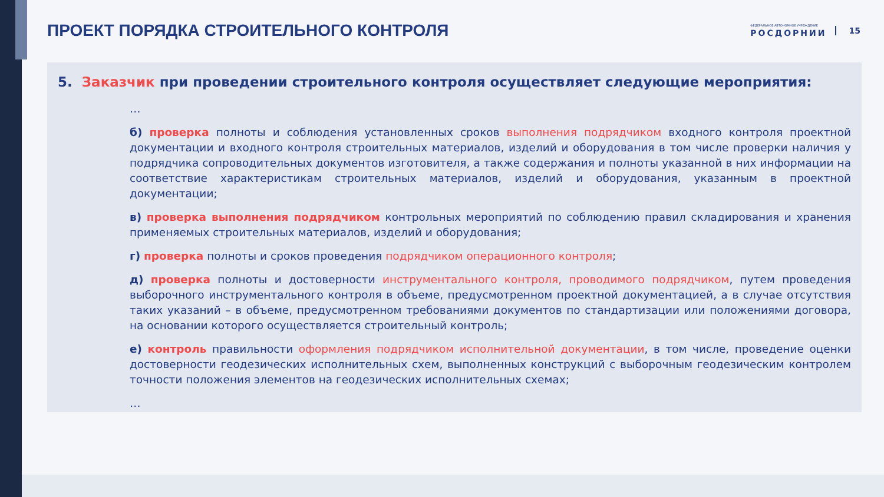ПРОЕКТ ПОРЯДКА СТРОИТЕЛЬНОГО КОНТРОЛЯ
ФЕДЕРАЛЬНОЕ АВТОНОМНОЕ УЧРЕЖДЕНИЕ
РОСДОРНИИ
15
5. Заказчик при проведении строительного контроля осуществляет следующие мероприятия:
…
б) проверка полноты и соблюдения установленных сроков выполнения подрядчиком входного контроля проектной документации и входного контроля строительных материалов, изделий и оборудования в том числе проверки наличия у подрядчика сопроводительных документов изготовителя, а также содержания и полноты указанной в них информации на соответствие характеристикам строительных материалов, изделий и оборудования, указанным в проектной документации;
в) проверка выполнения подрядчиком контрольных мероприятий по соблюдению правил складирования и хранения применяемых строительных материалов, изделий и оборудования;
г) проверка полноты и сроков проведения подрядчиком операционного контроля;
д) проверка полноты и достоверности инструментального контроля, проводимого подрядчиком, путем проведения выборочного инструментального контроля в объеме, предусмотренном проектной документацией, а в случае отсутствия таких указаний – в объеме, предусмотренном требованиями документов по стандартизации или положениями договора, на основании которого осуществляется строительный контроль;
е) контроль правильности оформления подрядчиком исполнительной документации, в том числе, проведение оценки достоверности геодезических исполнительных схем, выполненных конструкций с выборочным геодезическим контролем точности положения элементов на геодезических исполнительных схемах;
…